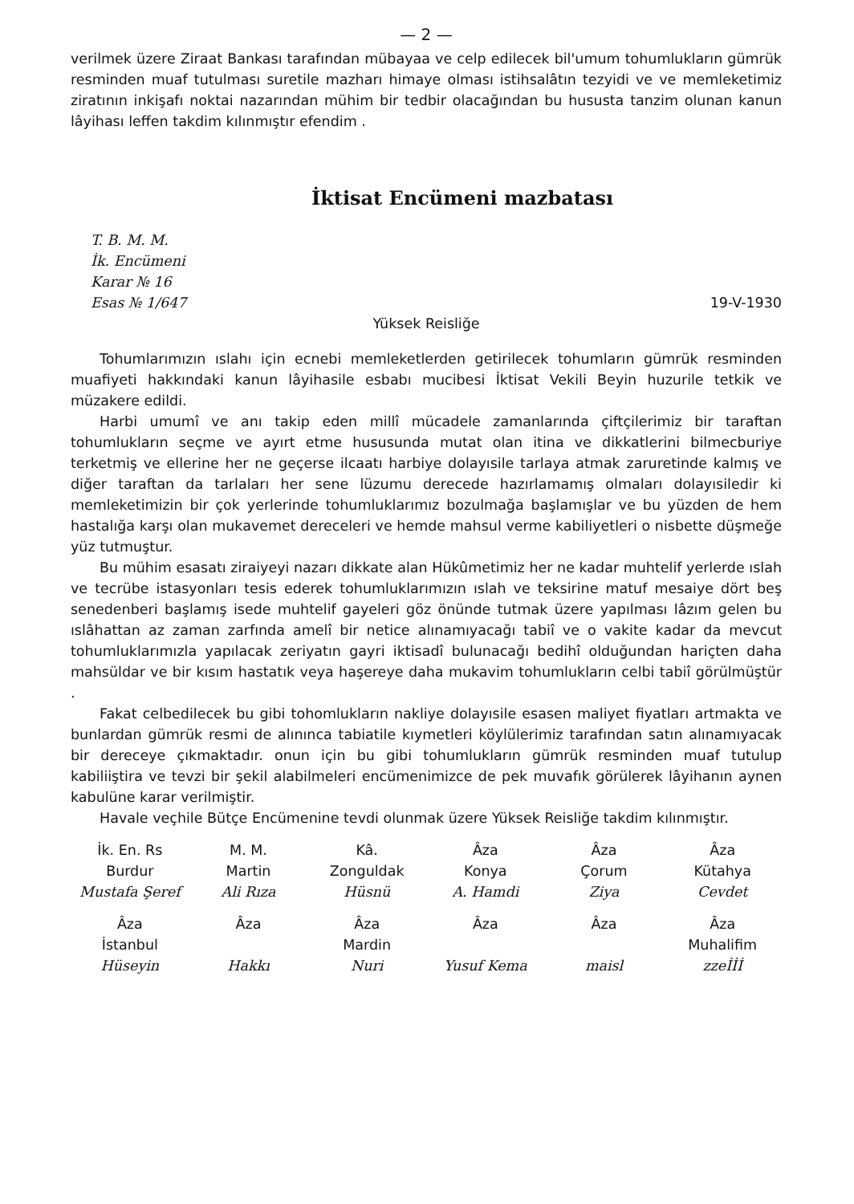— 2 —
verilmek üzere Ziraat Bankası tarafından mübayaa ve celp edilecek bil'umum tohumlukların gümrük resminden muaf tutulması suretile mazharı himaye olması istihsalâtın tezyidi ve ve memleketimiz ziratının inkişafı noktai nazarından mühim bir tedbir olacağından bu hususta tanzim olunan kanun lâyihası leffen takdim kılınmıştır efendim .
İktisat Encümeni mazbatası
T. B. M. M.
İk. Encümeni
Karar № 16
Esas № 1/647
19-V-1930
Yüksek Reisliğe
Tohumlarımızın ıslahı için ecnebi memleketlerden getirilecek tohumların gümrük resminden muafiyeti hakkındaki kanun lâyihasile esbabı mucibesi İktisat Vekili Beyin huzurile tetkik ve müzakere edildi.
Harbi umumî ve anı takip eden millî mücadele zamanlarında çiftçilerimiz bir taraftan tohumlukların seçme ve ayırt etme hususunda mutat olan itina ve dikkatlerini bilmecburiye terketmiş ve ellerine her ne geçerse ilcaatı harbiye dolayısile tarlaya atmak zaruretinde kalmış ve diğer taraftan da tarlaları her sene lüzumu derecede hazırlamamış olmaları dolayısiledir ki memleketimizin bir çok yerlerinde tohumluklarımız bozulmağa başlamışlar ve bu yüzden de hem hastalığa karşı olan mukavemet dereceleri ve hemde mahsul verme kabiliyetleri o nisbette düşmeğe yüz tutmuştur.
Bu mühim esasatı ziraiyeyi nazarı dikkate alan Hükûmetimiz her ne kadar muhtelif yerlerde ıslah ve tecrübe istasyonları tesis ederek tohumluklarımızın ıslah ve teksirine matuf mesaiye dört beş senedenberi başlamış isede muhtelif gayeleri göz önünde tutmak üzere yapılması lâzım gelen bu ıslâhattan az zaman zarfında amelî bir netice alınamıyacağı tabiî ve o vakite kadar da mevcut tohumluklarımızla yapılacak zeriyatın gayri iktisadî bulunacağı bedihî olduğundan hariçten daha mahsüldar ve bir kısım hastatık veya haşereye daha mukavim tohumlukların celbi tabiî görülmüştür .
Fakat celbedilecek bu gibi tohomlukların nakliye dolayısile esasen maliyet fiyatları artmakta ve bunlardan gümrük resmi de alınınca tabiatile kıymetleri köylülerimiz tarafından satın alınamıyacak bir dereceye çıkmaktadır. onun için bu gibi tohumlukların gümrük resminden muaf tutulup kabiliiştira ve tevzi bir şekil alabilmeleri encümenimizce de pek muvafık görülerek lâyihanın aynen kabulüne karar verilmiştir.
Havale veçhile Bütçe Encümenine tevdi olunmak üzere Yüksek Reisliğe takdim kılınmıştır.
İk. En. Rs
Burdur
Mustafa Şeref
M. M.
Martin
Ali Rıza
Kâ.
Zonguldak
Hüsnü
Âza
Konya
A. Hamdi
Âza
Çorum
Ziya
Âza
Kütahya
Cevdet
Âza
İstanbul
Hüseyin
Âza
Hakkı
Âza
Mardin
Nuri
Âza
Yusuf Kema
Âza
maisl
Âza
Muhalifim
zzeİİİ